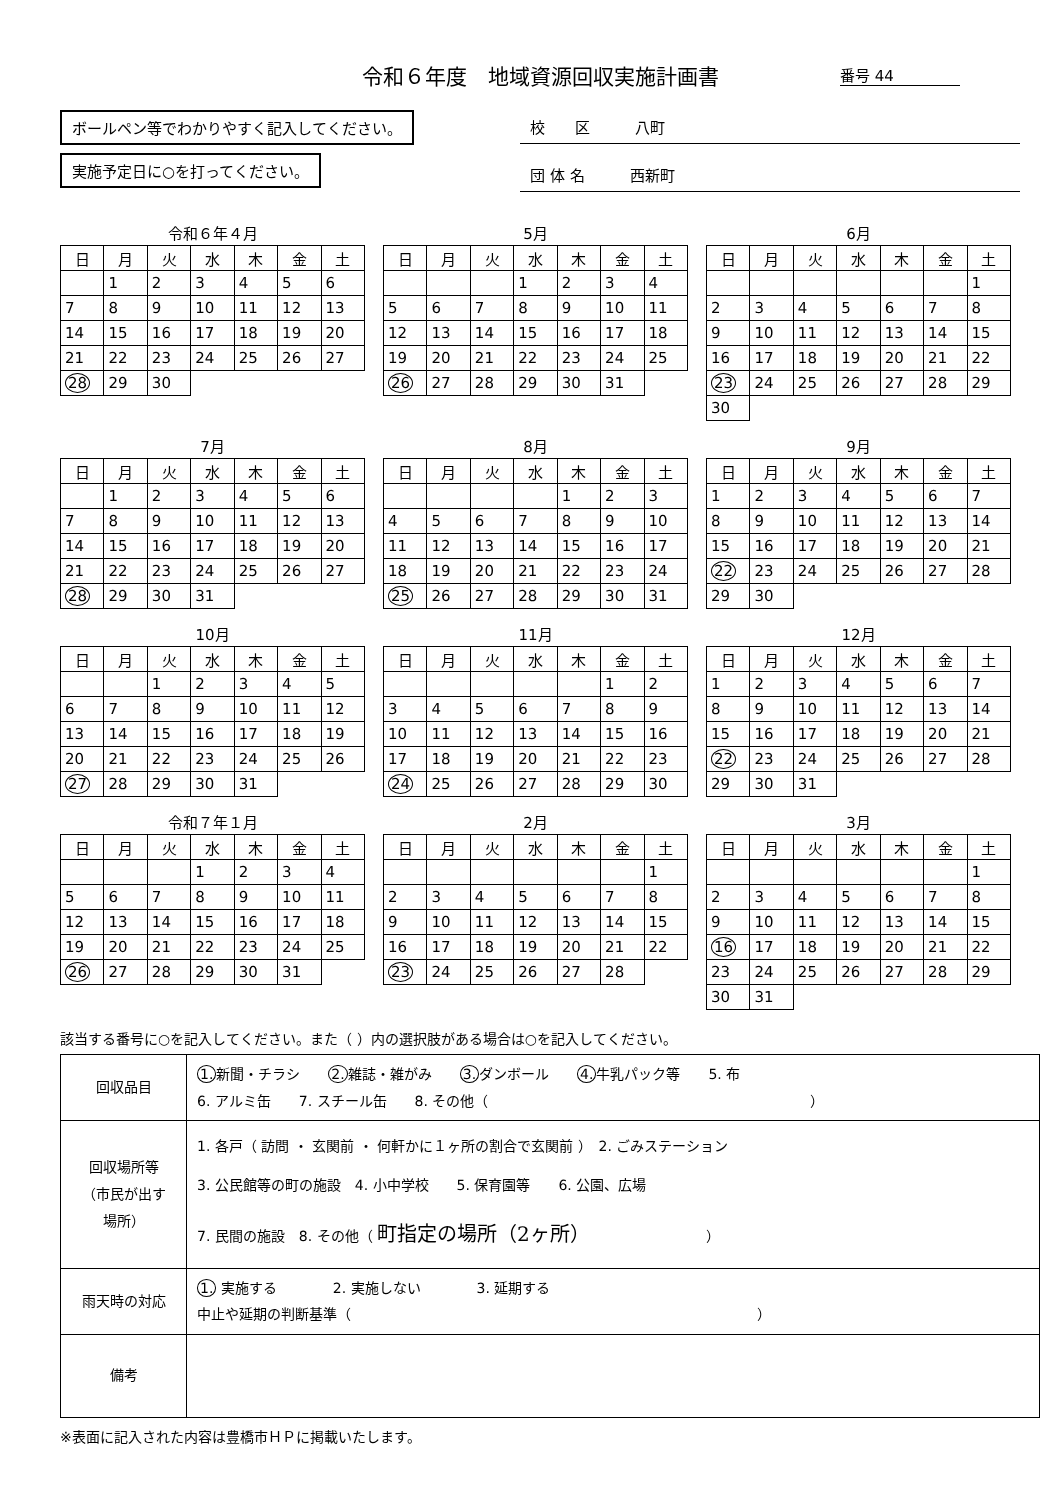令和６年度　地域資源回収実施計画書 番号 44
ボールペン等でわかりやすく記入してください。
実施予定日に○を打ってください。
校　　区　　　八町
団 体 名　　　西新町
令和６年４月
| 日 | 月 | 火 | 水 | 木 | 金 | 土 |
| --- | --- | --- | --- | --- | --- | --- |
| | 1 | 2 | 3 | 4 | 5 | 6 |
| 7 | 8 | 9 | 10 | 11 | 12 | 13 |
| 14 | 15 | 16 | 17 | 18 | 19 | 20 |
| 21 | 22 | 23 | 24 | 25 | 26 | 27 |
| 28 | 29 | 30 | | | | |
5月
| 日 | 月 | 火 | 水 | 木 | 金 | 土 |
| --- | --- | --- | --- | --- | --- | --- |
| | | | 1 | 2 | 3 | 4 |
| 5 | 6 | 7 | 8 | 9 | 10 | 11 |
| 12 | 13 | 14 | 15 | 16 | 17 | 18 |
| 19 | 20 | 21 | 22 | 23 | 24 | 25 |
| 26 | 27 | 28 | 29 | 30 | 31 | |
6月
| 日 | 月 | 火 | 水 | 木 | 金 | 土 |
| --- | --- | --- | --- | --- | --- | --- |
| | | | | | | 1 |
| 2 | 3 | 4 | 5 | 6 | 7 | 8 |
| 9 | 10 | 11 | 12 | 13 | 14 | 15 |
| 16 | 17 | 18 | 19 | 20 | 21 | 22 |
| 23 | 24 | 25 | 26 | 27 | 28 | 29 |
| 30 | | | | | | |
7月
| 日 | 月 | 火 | 水 | 木 | 金 | 土 |
| --- | --- | --- | --- | --- | --- | --- |
| | 1 | 2 | 3 | 4 | 5 | 6 |
| 7 | 8 | 9 | 10 | 11 | 12 | 13 |
| 14 | 15 | 16 | 17 | 18 | 19 | 20 |
| 21 | 22 | 23 | 24 | 25 | 26 | 27 |
| 28 | 29 | 30 | 31 | | | |
8月
| 日 | 月 | 火 | 水 | 木 | 金 | 土 |
| --- | --- | --- | --- | --- | --- | --- |
| | | | | 1 | 2 | 3 |
| 4 | 5 | 6 | 7 | 8 | 9 | 10 |
| 11 | 12 | 13 | 14 | 15 | 16 | 17 |
| 18 | 19 | 20 | 21 | 22 | 23 | 24 |
| 25 | 26 | 27 | 28 | 29 | 30 | 31 |
9月
| 日 | 月 | 火 | 水 | 木 | 金 | 土 |
| --- | --- | --- | --- | --- | --- | --- |
| 1 | 2 | 3 | 4 | 5 | 6 | 7 |
| 8 | 9 | 10 | 11 | 12 | 13 | 14 |
| 15 | 16 | 17 | 18 | 19 | 20 | 21 |
| 22 | 23 | 24 | 25 | 26 | 27 | 28 |
| 29 | 30 | | | | | |
10月
| 日 | 月 | 火 | 水 | 木 | 金 | 土 |
| --- | --- | --- | --- | --- | --- | --- |
| | | 1 | 2 | 3 | 4 | 5 |
| 6 | 7 | 8 | 9 | 10 | 11 | 12 |
| 13 | 14 | 15 | 16 | 17 | 18 | 19 |
| 20 | 21 | 22 | 23 | 24 | 25 | 26 |
| 27 | 28 | 29 | 30 | 31 | | |
11月
| 日 | 月 | 火 | 水 | 木 | 金 | 土 |
| --- | --- | --- | --- | --- | --- | --- |
| | | | | | 1 | 2 |
| 3 | 4 | 5 | 6 | 7 | 8 | 9 |
| 10 | 11 | 12 | 13 | 14 | 15 | 16 |
| 17 | 18 | 19 | 20 | 21 | 22 | 23 |
| 24 | 25 | 26 | 27 | 28 | 29 | 30 |
12月
| 日 | 月 | 火 | 水 | 木 | 金 | 土 |
| --- | --- | --- | --- | --- | --- | --- |
| 1 | 2 | 3 | 4 | 5 | 6 | 7 |
| 8 | 9 | 10 | 11 | 12 | 13 | 14 |
| 15 | 16 | 17 | 18 | 19 | 20 | 21 |
| 22 | 23 | 24 | 25 | 26 | 27 | 28 |
| 29 | 30 | 31 | | | | |
令和７年１月
| 日 | 月 | 火 | 水 | 木 | 金 | 土 |
| --- | --- | --- | --- | --- | --- | --- |
| | | | 1 | 2 | 3 | 4 |
| 5 | 6 | 7 | 8 | 9 | 10 | 11 |
| 12 | 13 | 14 | 15 | 16 | 17 | 18 |
| 19 | 20 | 21 | 22 | 23 | 24 | 25 |
| 26 | 27 | 28 | 29 | 30 | 31 | |
2月
| 日 | 月 | 火 | 水 | 木 | 金 | 土 |
| --- | --- | --- | --- | --- | --- | --- |
| | | | | | | 1 |
| 2 | 3 | 4 | 5 | 6 | 7 | 8 |
| 9 | 10 | 11 | 12 | 13 | 14 | 15 |
| 16 | 17 | 18 | 19 | 20 | 21 | 22 |
| 23 | 24 | 25 | 26 | 27 | 28 | |
3月
| 日 | 月 | 火 | 水 | 木 | 金 | 土 |
| --- | --- | --- | --- | --- | --- | --- |
| | | | | | | 1 |
| 2 | 3 | 4 | 5 | 6 | 7 | 8 |
| 9 | 10 | 11 | 12 | 13 | 14 | 15 |
| 16 | 17 | 18 | 19 | 20 | 21 | 22 |
| 23 | 24 | 25 | 26 | 27 | 28 | 29 |
| 30 | 31 | | | | | |
該当する番号に○を記入してください。また（ ）内の選択肢がある場合は○を記入してください。
| 回収品目 | 1. 新聞・チラシ 2. 雑誌・雑がみ 3. ダンボール 4. 牛乳パック等 5. 布 6. アルミ缶 7. スチール缶 8. その他（ ） |
| 回収場所等 （市民が出す 場所） | 1. 各戸（ 訪問 ・ 玄関前 ・ 何軒かに１ヶ所の割合で玄関前 ） 2. ごみステーション 3. 公民館等の町の施設 4. 小中学校 5. 保育園等 6. 公園、広場 7. 民間の施設 8. その他（ 町指定の場所（2ヶ所） ） |
| 雨天時の対応 | 1. 実施する 2. 実施しない 3. 延期する 中止や延期の判断基準（ ） |
| 備考 | |
※表面に記入された内容は豊橋市ＨＰに掲載いたします。